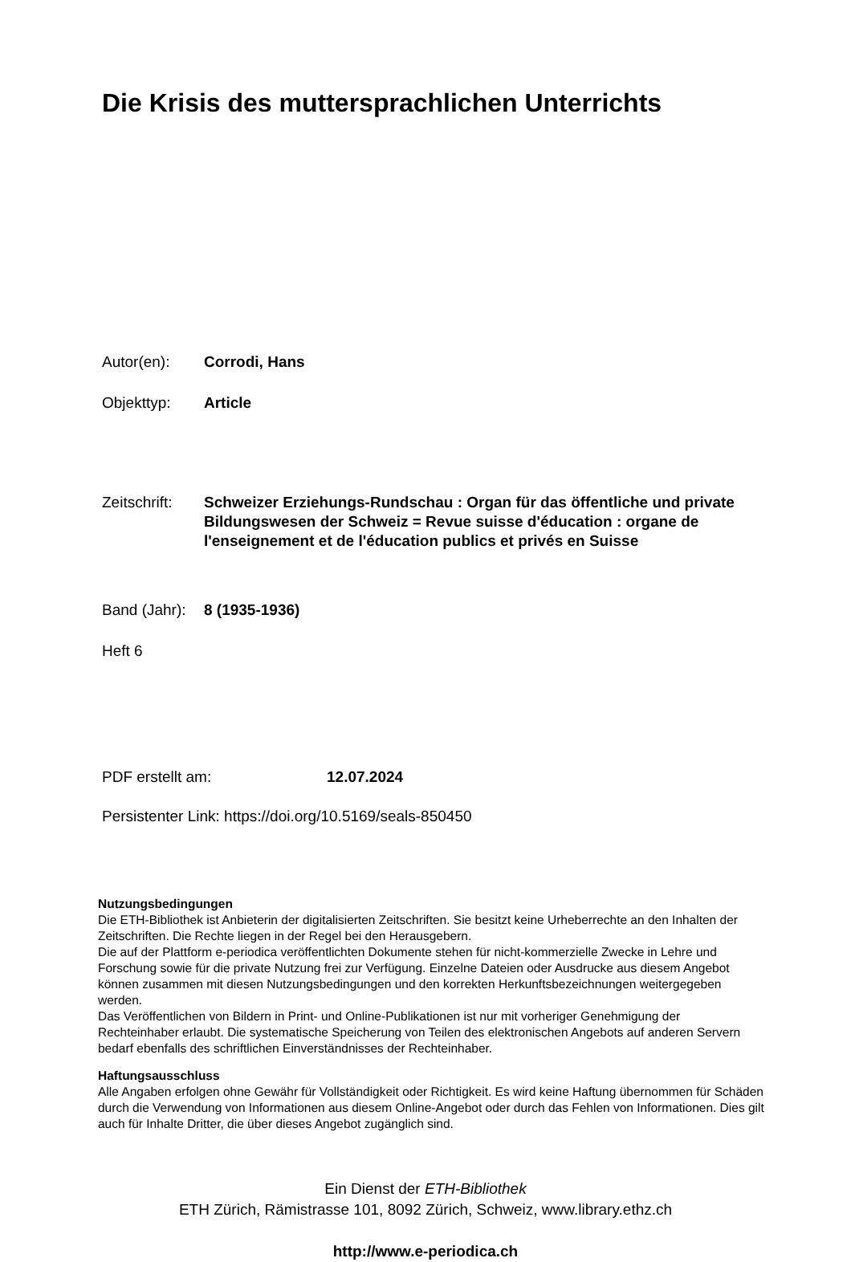Die Krisis des muttersprachlichen Unterrichts
Autor(en): Corrodi, Hans
Objekttyp: Article
Zeitschrift:
Schweizer Erziehungs-Rundschau : Organ für das öffentliche und private Bildungswesen der Schweiz = Revue suisse d'éducation : organe de l'enseignement et de l'éducation publics et privés en Suisse
Band (Jahr):
8 (1935-1936)
Heft 6
PDF erstellt am: 12.07.2024
Persistenter Link: https://doi.org/10.5169/seals-850450
Nutzungsbedingungen
Die ETH-Bibliothek ist Anbieterin der digitalisierten Zeitschriften. Sie besitzt keine Urheberrechte an den Inhalten der Zeitschriften. Die Rechte liegen in der Regel bei den Herausgebern.
Die auf der Plattform e-periodica veröffentlichten Dokumente stehen für nicht-kommerzielle Zwecke in Lehre und Forschung sowie für die private Nutzung frei zur Verfügung. Einzelne Dateien oder Ausdrucke aus diesem Angebot können zusammen mit diesen Nutzungsbedingungen und den korrekten Herkunftsbezeichnungen weitergegeben werden.
Das Veröffentlichen von Bildern in Print- und Online-Publikationen ist nur mit vorheriger Genehmigung der Rechteinhaber erlaubt. Die systematische Speicherung von Teilen des elektronischen Angebots auf anderen Servern bedarf ebenfalls des schriftlichen Einverständnisses der Rechteinhaber.
Haftungsausschluss
Alle Angaben erfolgen ohne Gewähr für Vollständigkeit oder Richtigkeit. Es wird keine Haftung übernommen für Schäden durch die Verwendung von Informationen aus diesem Online-Angebot oder durch das Fehlen von Informationen. Dies gilt auch für Inhalte Dritter, die über dieses Angebot zugänglich sind.
Ein Dienst der ETH-Bibliothek
ETH Zürich, Rämistrasse 101, 8092 Zürich, Schweiz, www.library.ethz.ch
http://www.e-periodica.ch